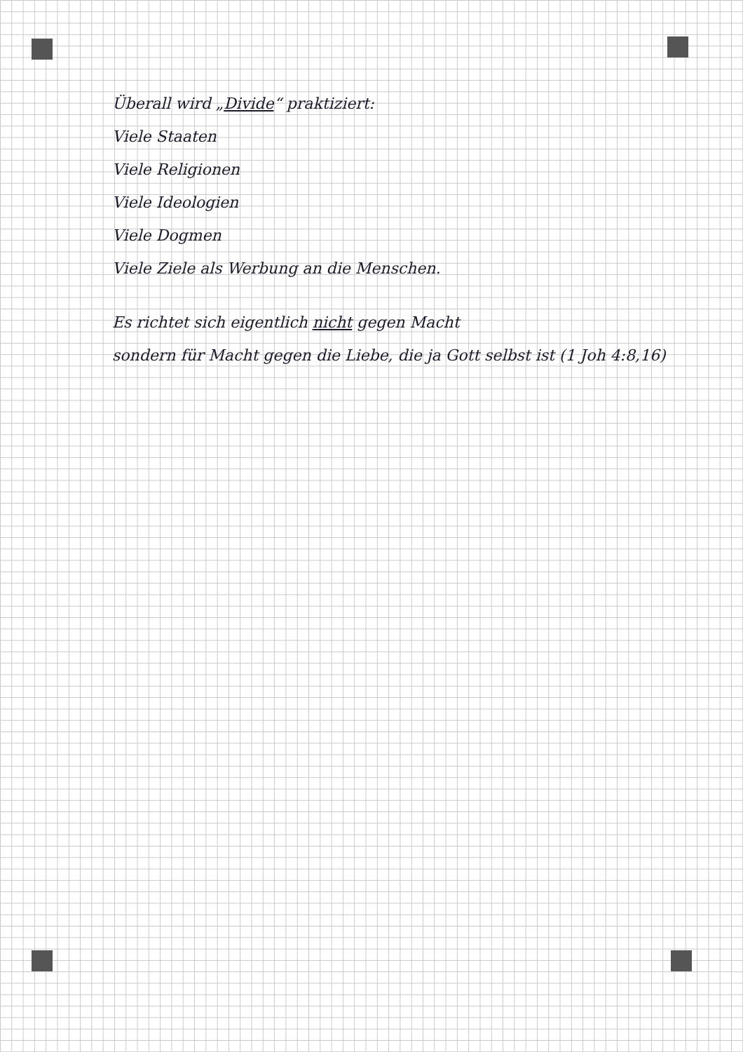Überall wird „Divide“ praktiziert:
Viele Staaten
Viele Religionen
Viele Ideologien
Viele Dogmen
Viele Ziele als Werbung an die Menschen.
Es richtet sich eigentlich nicht gegen Macht
sondern für Macht gegen die Liebe, die ja Gott selbst ist (1 Joh 4:8,16)